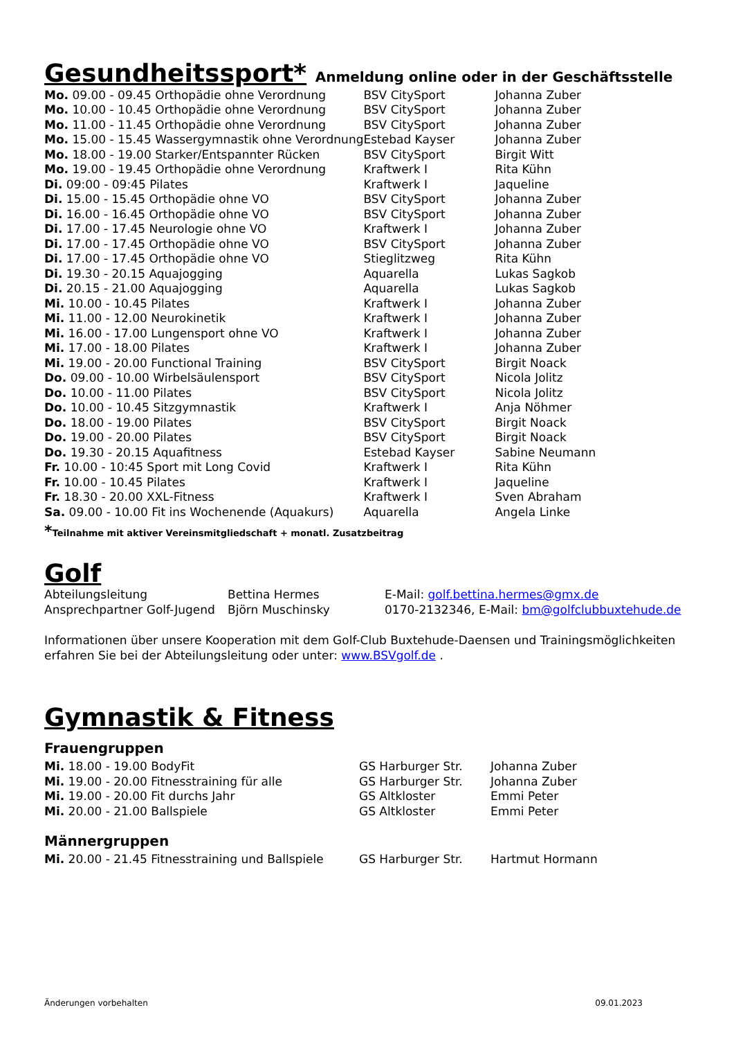Gesundheitssport* Anmeldung online oder in der Geschäftsstelle
| Mo. 09.00 - 09.45 Orthopädie ohne Verordnung | BSV CitySport | Johanna Zuber |
| Mo. 10.00 - 10.45 Orthopädie ohne Verordnung | BSV CitySport | Johanna Zuber |
| Mo. 11.00 - 11.45 Orthopädie ohne Verordnung | BSV CitySport | Johanna Zuber |
| Mo. 15.00 - 15.45 Wassergymnastik ohne Verordnung | Estebad Kayser | Johanna Zuber |
| Mo. 18.00 - 19.00 Starker/Entspannter Rücken | BSV CitySport | Birgit Witt |
| Mo. 19.00 - 19.45 Orthopädie ohne Verordnung | Kraftwerk I | Rita Kühn |
| Di. 09:00 - 09:45 Pilates | Kraftwerk I | Jaqueline |
| Di. 15.00 - 15.45 Orthopädie ohne VO | BSV CitySport | Johanna Zuber |
| Di. 16.00 - 16.45 Orthopädie ohne VO | BSV CitySport | Johanna Zuber |
| Di. 17.00 - 17.45 Neurologie ohne VO | Kraftwerk I | Johanna Zuber |
| Di. 17.00 - 17.45 Orthopädie ohne VO | BSV CitySport | Johanna Zuber |
| Di. 17.00 - 17.45 Orthopädie ohne VO | Stieglitzweg | Rita Kühn |
| Di. 19.30 - 20.15 Aquajogging | Aquarella | Lukas Sagkob |
| Di. 20.15 - 21.00 Aquajogging | Aquarella | Lukas Sagkob |
| Mi. 10.00 - 10.45 Pilates | Kraftwerk I | Johanna Zuber |
| Mi. 11.00 - 12.00 Neurokinetik | Kraftwerk I | Johanna Zuber |
| Mi. 16.00 - 17.00 Lungensport ohne VO | Kraftwerk I | Johanna Zuber |
| Mi. 17.00 - 18.00 Pilates | Kraftwerk I | Johanna Zuber |
| Mi. 19.00 - 20.00 Functional Training | BSV CitySport | Birgit Noack |
| Do. 09.00 - 10.00 Wirbelsäulensport | BSV CitySport | Nicola Jolitz |
| Do. 10.00 - 11.00 Pilates | BSV CitySport | Nicola Jolitz |
| Do. 10.00 - 10.45 Sitzgymnastik | Kraftwerk I | Anja Nöhmer |
| Do. 18.00 - 19.00 Pilates | BSV CitySport | Birgit Noack |
| Do. 19.00 - 20.00 Pilates | BSV CitySport | Birgit Noack |
| Do. 19.30 - 20.15 Aquafitness | Estebad Kayser | Sabine Neumann |
| Fr. 10.00 - 10:45 Sport mit Long Covid | Kraftwerk I | Rita Kühn |
| Fr. 10.00 - 10.45 Pilates | Kraftwerk I | Jaqueline |
| Fr. 18.30 - 20.00 XXL-Fitness | Kraftwerk I | Sven Abraham |
| Sa. 09.00 - 10.00 Fit ins Wochenende (Aquakurs) | Aquarella | Angela Linke |
*Teilnahme mit aktiver Vereinsmitgliedschaft + monatl. Zusatzbeitrag
Golf
| Abteilungsleitung | Bettina Hermes | E-Mail: golf.bettina.hermes@gmx.de |
| Ansprechpartner Golf-Jugend | Björn Muschinsky | 0170-2132346, E-Mail: bm@golfclubbuxtehude.de |
Informationen über unsere Kooperation mit dem Golf-Club Buxtehude-Daensen und Trainingsmöglichkeiten erfahren Sie bei der Abteilungsleitung oder unter: www.BSVgolf.de .
Gymnastik & Fitness
Frauengruppen
| Mi. 18.00 - 19.00 BodyFit | GS Harburger Str. | Johanna Zuber |
| Mi. 19.00 - 20.00 Fitnesstraining für alle | GS Harburger Str. | Johanna Zuber |
| Mi. 19.00 - 20.00 Fit durchs Jahr | GS Altkloster | Emmi Peter |
| Mi. 20.00 - 21.00 Ballspiele | GS Altkloster | Emmi Peter |
Männergruppen
| Mi. 20.00 - 21.45 Fitnesstraining und Ballspiele | GS Harburger Str. | Hartmut Hormann |
Änderungen vorbehalten 09.01.2023